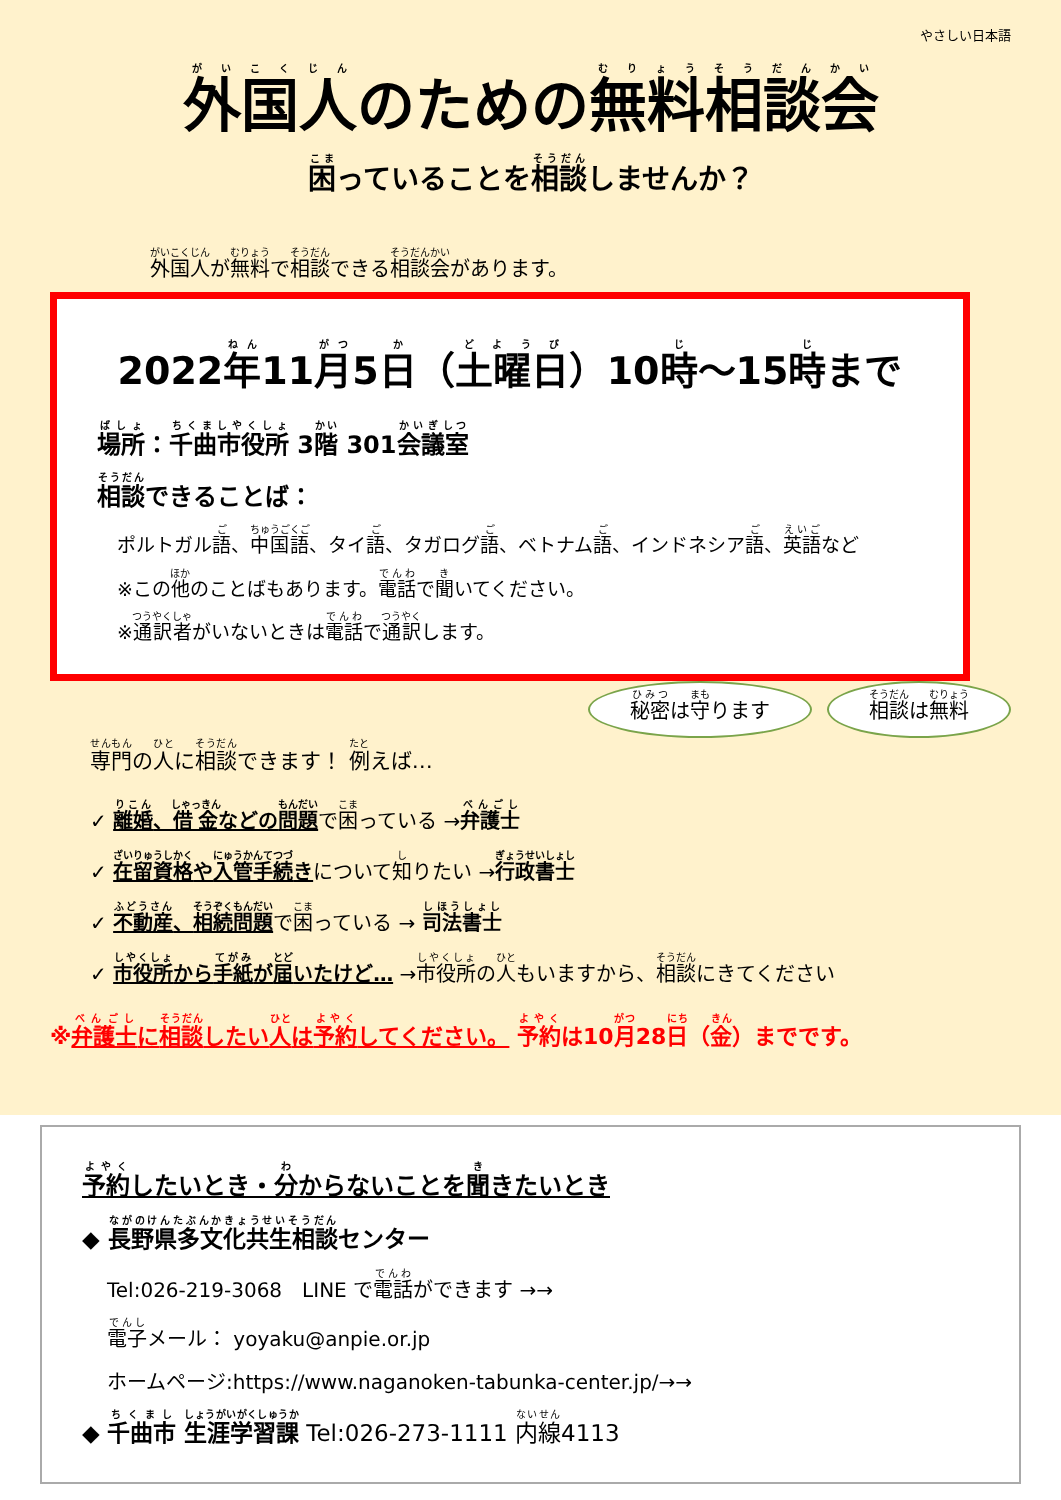やさしい日本語
外国人のための無料相談会
困っていることを相談しませんか？
外国人が無料で相談できる相談会があります。
2022年11月5日（土曜日）10時～15時まで
場所：千曲市役所 3階 301会議室
相談できることば：
ポルトガル語、中国語、タイ語、タガログ語、ベトナム語、インドネシア語、英語など
※この他のことばもあります。電話で聞いてください。
※通訳者がいないときは電話で通訳します。
秘密は守ります 相談は無料
専門の人に相談できます！ 例えば…
✓ 離婚、借金などの問題で困っている →弁護士
✓ 在留資格や入管手続きについて知りたい →行政書士
✓ 不動産、相続問題で困っている → 司法書士
✓ 市役所から手紙が届いたけど… →市役所の人もいますから、相談にきてください
※弁護士に相談したい人は予約してください。 予約は10月28日（金）までです。
予約したいとき・分からないことを聞きたいとき
◆ 長野県多文化共生相談センター
Tel:026-219-3068　LINE で電話ができます →→
電子メール： yoyaku@anpie.or.jp
ホームページ:https://www.naganoken-tabunka-center.jp/→→
◆ 千曲市 生涯学習課 Tel:026-273-1111 内線4113